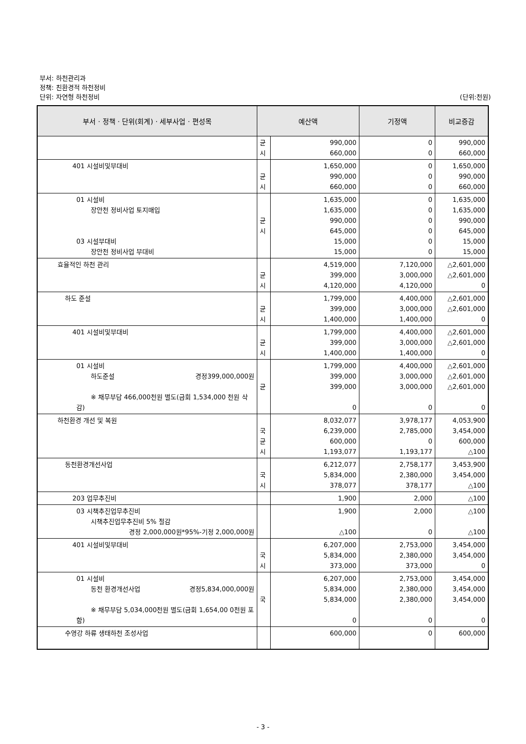부서: 하천관리과
정책: 친환경적 하천정비
단위: 자연형 하천정비 (단위:천원)
| 부서 · 정책 · 단위(회계) · 세부사업 · 편성목 | 예산액 | | 기정액 | 비교증감 |
| --- | --- | --- | --- | --- |
| | 균 시 | 990,000 660,000 | 0 0 | 990,000 660,000 |
| 401 시설비및부대비 | 균 시 | 1,650,000 990,000 660,000 | 0 0 0 | 1,650,000 990,000 660,000 |
| 01 시설비 장안천 정비사업 토지매입 03 시설부대비 장안천 정비사업 부대비 | 균 시 | 1,635,000 1,635,000 990,000 645,000 15,000 15,000 | 0 0 0 0 0 0 | 1,635,000 1,635,000 990,000 645,000 15,000 15,000 |
| 효율적인 하천 관리 | 균 시 | 4,519,000 399,000 4,120,000 | 7,120,000 3,000,000 4,120,000 | △2,601,000 △2,601,000 0 |
| 하도 준설 | 균 시 | 1,799,000 399,000 1,400,000 | 4,400,000 3,000,000 1,400,000 | △2,601,000 △2,601,000 0 |
| 401 시설비및부대비 | 균 시 | 1,799,000 399,000 1,400,000 | 4,400,000 3,000,000 1,400,000 | △2,601,000 △2,601,000 0 |
| 01 시설비 하도준설 경정399,000,000원 ※ 채무부담 466,000천원 별도(금회 1,534,000 천원 삭감) | 균 | 1,799,000 399,000 399,000 0 | 4,400,000 3,000,000 3,000,000 0 | △2,601,000 △2,601,000 △2,601,000 0 |
| 하천환경 개선 및 복원 | 국 균 시 | 8,032,077 6,239,000 600,000 1,193,077 | 3,978,177 2,785,000 0 1,193,177 | 4,053,900 3,454,000 600,000 △100 |
| 동천환경개선사업 | 국 시 | 6,212,077 5,834,000 378,077 | 2,758,177 2,380,000 378,177 | 3,453,900 3,454,000 △100 |
| 203 업무추진비 | | 1,900 | 2,000 | △100 |
| 03 시책추진업무추진비 시책추진업무추진비 5% 절감 경정 2,000,000원*95%-기정 2,000,000원 | | 1,900 △100 | 2,000 0 | △100 △100 |
| 401 시설비및부대비 | 국 시 | 6,207,000 5,834,000 373,000 | 2,753,000 2,380,000 373,000 | 3,454,000 3,454,000 0 |
| 01 시설비 동천 환경개선사업 경정5,834,000,000원 ※ 채무부담 5,034,000천원 별도(금회 1,654,00 0천원 포함) | 국 | 6,207,000 5,834,000 5,834,000 0 | 2,753,000 2,380,000 2,380,000 0 | 3,454,000 3,454,000 3,454,000 0 |
| 수영강 하류 생태하천 조성사업 | | 600,000 | 0 | 600,000 |
- 3 -